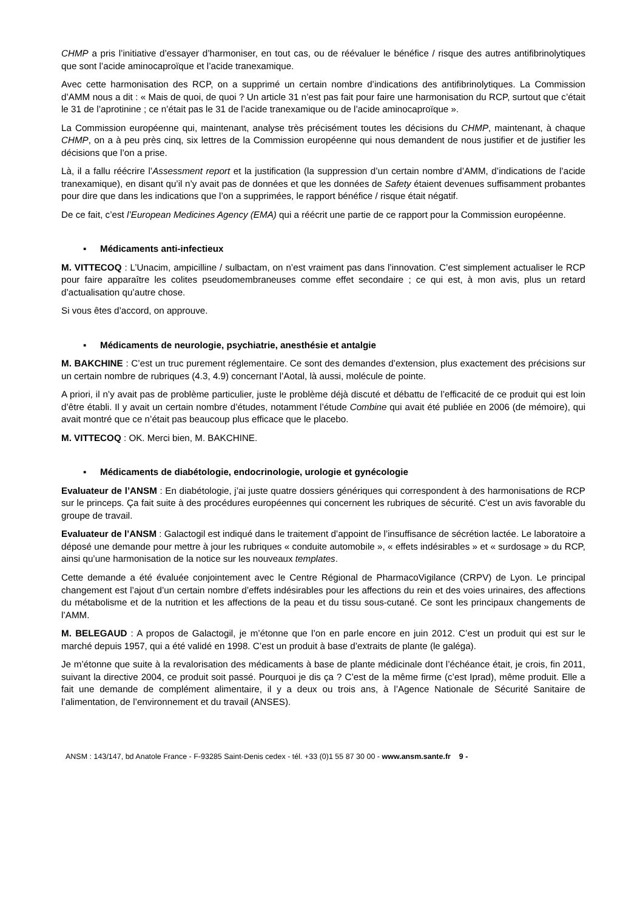CHMP a pris l’initiative d’essayer d’harmoniser, en tout cas, ou de réévaluer le bénéfice / risque des autres antifibrinolytiques que sont l’acide aminocaproïque et l’acide tranexamique.
Avec cette harmonisation des RCP, on a supprimé un certain nombre d’indications des antifibrinolytiques. La Commission d’AMM nous a dit : « Mais de quoi, de quoi ? Un article 31 n’est pas fait pour faire une harmonisation du RCP, surtout que c’était le 31 de l’aprotinine ; ce n’était pas le 31 de l’acide tranexamique ou de l’acide aminocaproïque ».
La Commission européenne qui, maintenant, analyse très précisément toutes les décisions du CHMP, maintenant, à chaque CHMP, on a à peu près cinq, six lettres de la Commission européenne qui nous demandent de nous justifier et de justifier les décisions que l’on a prise.
Là, il a fallu réécrire l’Assessment report et la justification (la suppression d’un certain nombre d’AMM, d’indications de l’acide tranexamique), en disant qu’il n’y avait pas de données et que les données de Safety étaient devenues suffisamment probantes pour dire que dans les indications que l’on a supprimées, le rapport bénéfice / risque était négatif.
De ce fait, c’est l’European Medicines Agency (EMA) qui a réécrit une partie de ce rapport pour la Commission européenne.
▪ Médicaments anti-infectieux
M. VITTECOQ : L’Unacim, ampicilline / sulbactam, on n’est vraiment pas dans l’innovation. C’est simplement actualiser le RCP pour faire apparaître les colites pseudomembraneuses comme effet secondaire ; ce qui est, à mon avis, plus un retard d’actualisation qu’autre chose.
Si vous êtes d’accord, on approuve.
▪ Médicaments de neurologie, psychiatrie, anesthésie et antalgie
M. BAKCHINE : C’est un truc purement réglementaire. Ce sont des demandes d’extension, plus exactement des précisions sur un certain nombre de rubriques (4.3, 4.9) concernant l’Aotal, là aussi, molécule de pointe.
A priori, il n’y avait pas de problème particulier, juste le problème déjà discuté et débattu de l’efficacité de ce produit qui est loin d’être établi. Il y avait un certain nombre d’études, notamment l’étude Combine qui avait été publiée en 2006 (de mémoire), qui avait montré que ce n’était pas beaucoup plus efficace que le placebo.
M. VITTECOQ : OK. Merci bien, M. BAKCHINE.
▪ Médicaments de diabétologie, endocrinologie, urologie et gynécologie
Evaluateur de l’ANSM : En diabétologie, j’ai juste quatre dossiers génériques qui correspondent à des harmonisations de RCP sur le princeps. Ça fait suite à des procédures européennes qui concernent les rubriques de sécurité. C’est un avis favorable du groupe de travail.
Evaluateur de l’ANSM : Galactogil est indiqué dans le traitement d’appoint de l’insuffisance de sécrétion lactée. Le laboratoire a déposé une demande pour mettre à jour les rubriques « conduite automobile », « effets indésirables » et « surdosage » du RCP, ainsi qu’une harmonisation de la notice sur les nouveaux templates.
Cette demande a été évaluée conjointement avec le Centre Régional de PharmacoVigilance (CRPV) de Lyon. Le principal changement est l’ajout d’un certain nombre d’effets indésirables pour les affections du rein et des voies urinaires, des affections du métabolisme et de la nutrition et les affections de la peau et du tissu sous-cutané. Ce sont les principaux changements de l’AMM.
M. BELEGAUD : A propos de Galactogil, je m’étonne que l’on en parle encore en juin 2012. C’est un produit qui est sur le marché depuis 1957, qui a été validé en 1998. C’est un produit à base d’extraits de plante (le galéga).
Je m’étonne que suite à la revalorisation des médicaments à base de plante médicinale dont l’échéance était, je crois, fin 2011, suivant la directive 2004, ce produit soit passé. Pourquoi je dis ça ? C’est de la même firme (c’est Iprad), même produit. Elle a fait une demande de complément alimentaire, il y a deux ou trois ans, à l’Agence Nationale de Sécurité Sanitaire de l’alimentation, de l’environnement et du travail (ANSES).
ANSM : 143/147, bd Anatole France - F-93285 Saint-Denis cedex - tél. +33 (0)1 55 87 30 00 - www.ansm.sante.fr 9 -